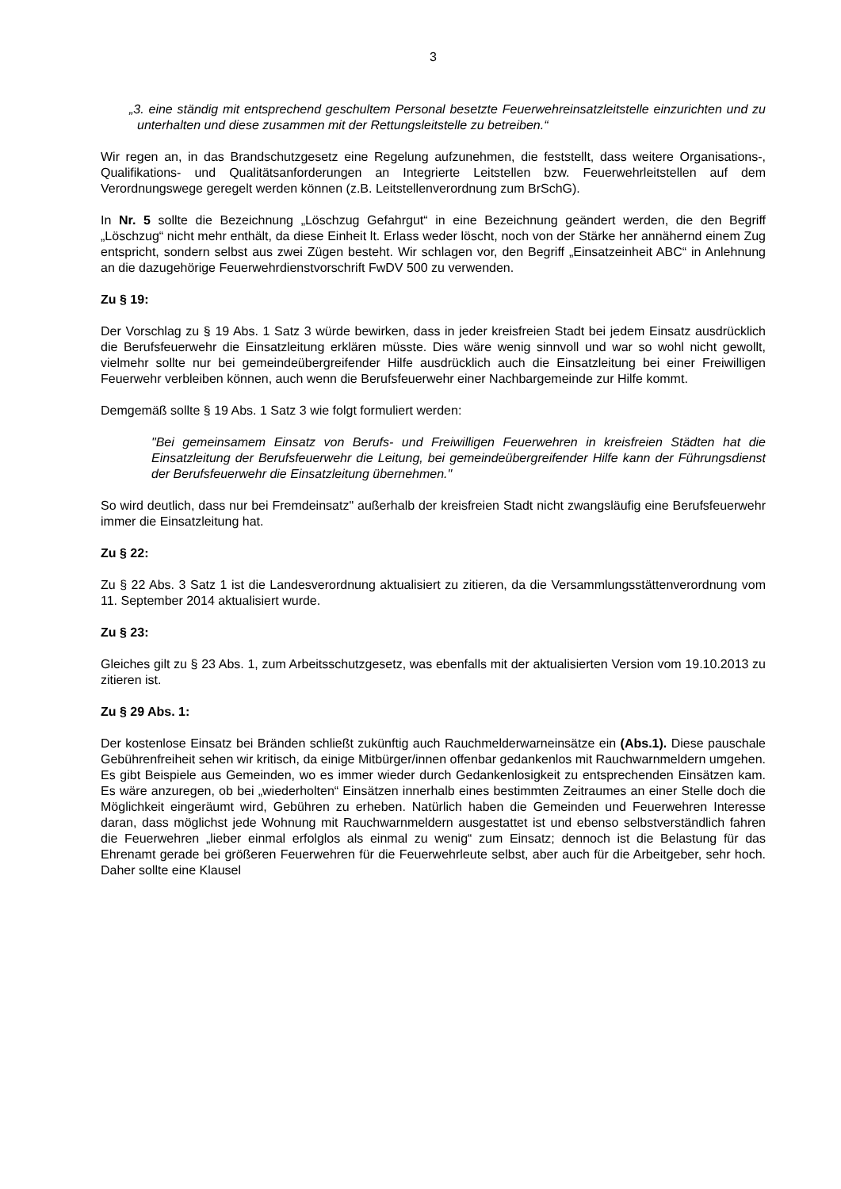3
„3. eine ständig mit entsprechend geschultem Personal besetzte Feuerwehreinsatzleitstelle einzurichten und zu unterhalten und diese zusammen mit der Rettungsleitstelle zu betreiben.“
Wir regen an, in das Brandschutzgesetz eine Regelung aufzunehmen, die feststellt, dass weitere Organisations-, Qualifikations- und Qualitätsanforderungen an Integrierte Leitstellen bzw. Feuerwehrleitstellen auf dem Verordnungswege geregelt werden können (z.B. Leitstellenverordnung zum BrSchG).
In Nr. 5 sollte die Bezeichnung „Löschzug Gefahrgut“ in eine Bezeichnung geändert werden, die den Begriff „Löschzug“ nicht mehr enthält, da diese Einheit lt. Erlass weder löscht, noch von der Stärke her annähernd einem Zug entspricht, sondern selbst aus zwei Zügen besteht. Wir schlagen vor, den Begriff „Einsatzeinheit ABC“ in Anlehnung an die dazugehörige Feuerwehrdienstvorschrift FwDV 500 zu verwenden.
Zu § 19:
Der Vorschlag zu § 19 Abs. 1 Satz 3 würde bewirken, dass in jeder kreisfreien Stadt bei jedem Einsatz ausdrücklich die Berufsfeuerwehr die Einsatzleitung erklären müsste. Dies wäre wenig sinnvoll und war so wohl nicht gewollt, vielmehr sollte nur bei gemeindeübergreifender Hilfe ausdrücklich auch die Einsatzleitung bei einer Freiwilligen Feuerwehr verbleiben können, auch wenn die Berufsfeuerwehr einer Nachbargemeinde zur Hilfe kommt.
Demgemäß sollte § 19 Abs. 1 Satz 3 wie folgt formuliert werden:
"Bei gemeinsamem Einsatz von Berufs- und Freiwilligen Feuerwehren in kreisfreien Städten hat die Einsatzleitung der Berufsfeuerwehr die Leitung, bei gemeindeübergreifender Hilfe kann der Führungsdienst der Berufsfeuerwehr die Einsatzleitung übernehmen."
So wird deutlich, dass nur bei Fremdeinsatz" außerhalb der kreisfreien Stadt nicht zwangsläufig eine Berufsfeuerwehr immer die Einsatzleitung hat.
Zu § 22:
Zu § 22 Abs. 3 Satz 1 ist die Landesverordnung aktualisiert zu zitieren, da die Versammlungsstättenverordnung vom 11. September 2014 aktualisiert wurde.
Zu § 23:
Gleiches gilt zu § 23 Abs. 1, zum Arbeitsschutzgesetz, was ebenfalls mit der aktualisierten Version vom 19.10.2013 zu zitieren ist.
Zu § 29 Abs. 1:
Der kostenlose Einsatz bei Bränden schließt zukünftig auch Rauchmelderwarneinsätze ein (Abs.1). Diese pauschale Gebührenfreiheit sehen wir kritisch, da einige Mitbürger/innen offenbar gedankenlos mit Rauchwarnmeldern umgehen. Es gibt Beispiele aus Gemeinden, wo es immer wieder durch Gedankenlosigkeit zu entsprechenden Einsätzen kam. Es wäre anzuregen, ob bei „wiederholten“ Einsätzen innerhalb eines bestimmten Zeitraumes an einer Stelle doch die Möglichkeit eingeräumt wird, Gebühren zu erheben. Natürlich haben die Gemeinden und Feuerwehren Interesse daran, dass möglichst jede Wohnung mit Rauchwarnmeldern ausgestattet ist und ebenso selbstverständlich fahren die Feuerwehren „lieber einmal erfolglos als einmal zu wenig“ zum Einsatz; dennoch ist die Belastung für das Ehrenamt gerade bei größeren Feuerwehren für die Feuerwehrleute selbst, aber auch für die Arbeitgeber, sehr hoch. Daher sollte eine Klausel